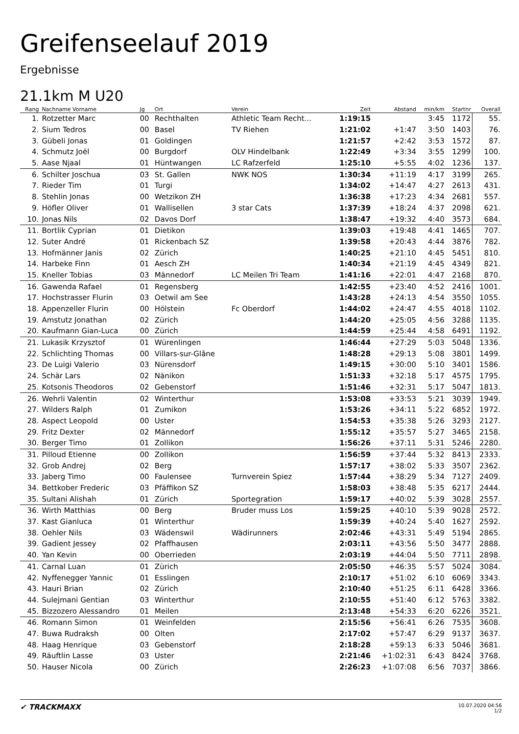Greifenseelauf 2019
Ergebnisse
21.1km M U20
| Rang | Nachname Vorname | Jg | Ort | Verein | Zeit | Abstand | min/km | Startnr | Overall |
| --- | --- | --- | --- | --- | --- | --- | --- | --- | --- |
| 1. | Rotzetter Marc | 00 | Rechthalten | Athletic Team Recht... | 1:19:15 | | 3:45 | 1172 | 55. |
| 2. | Sium Tedros | 00 | Basel | TV Riehen | 1:21:02 | +1:47 | 3:50 | 1403 | 76. |
| 3. | Gübeli Jonas | 01 | Goldingen | | 1:21:57 | +2:42 | 3:53 | 1572 | 87. |
| 4. | Schmutz Joël | 00 | Burgdorf | OLV Hindelbank | 1:22:49 | +3:34 | 3:55 | 1299 | 100. |
| 5. | Aase Njaal | 01 | Hüntwangen | LC Rafzerfeld | 1:25:10 | +5:55 | 4:02 | 1236 | 137. |
| 6. | Schilter Joschua | 03 | St. Gallen | NWK NOS | 1:30:34 | +11:19 | 4:17 | 3199 | 265. |
| 7. | Rieder Tim | 01 | Turgi | | 1:34:02 | +14:47 | 4:27 | 2613 | 431. |
| 8. | Stehlin Jonas | 00 | Wetzikon ZH | | 1:36:38 | +17:23 | 4:34 | 2681 | 557. |
| 9. | Höfler Oliver | 01 | Wallisellen | 3 star Cats | 1:37:39 | +18:24 | 4:37 | 2098 | 621. |
| 10. | Jonas Nils | 02 | Davos Dorf | | 1:38:47 | +19:32 | 4:40 | 3573 | 684. |
| 11. | Bortlik Cyprian | 01 | Dietikon | | 1:39:03 | +19:48 | 4:41 | 1465 | 707. |
| 12. | Suter André | 01 | Rickenbach SZ | | 1:39:58 | +20:43 | 4:44 | 3876 | 782. |
| 13. | Hofmänner Janis | 02 | Zürich | | 1:40:25 | +21:10 | 4:45 | 5451 | 810. |
| 14. | Harbeke Finn | 01 | Aesch ZH | | 1:40:34 | +21:19 | 4:45 | 4349 | 821. |
| 15. | Kneller Tobias | 03 | Männedorf | LC Meilen Tri Team | 1:41:16 | +22:01 | 4:47 | 2168 | 870. |
| 16. | Gawenda Rafael | 01 | Regensberg | | 1:42:55 | +23:40 | 4:52 | 2416 | 1001. |
| 17. | Hochstrasser Flurin | 03 | Oetwil am See | | 1:43:28 | +24:13 | 4:54 | 3550 | 1055. |
| 18. | Appenzeller Flurin | 00 | Hölstein | Fc Oberdorf | 1:44:02 | +24:47 | 4:55 | 4018 | 1102. |
| 19. | Amstutz Jonathan | 02 | Zürich | | 1:44:20 | +25:05 | 4:56 | 3288 | 1135. |
| 20. | Kaufmann Gian-Luca | 00 | Zürich | | 1:44:59 | +25:44 | 4:58 | 6491 | 1192. |
| 21. | Lukasik Krzysztof | 01 | Würenlingen | | 1:46:44 | +27:29 | 5:03 | 5048 | 1336. |
| 22. | Schlichting Thomas | 00 | Villars-sur-Glâne | | 1:48:28 | +29:13 | 5:08 | 3801 | 1499. |
| 23. | De Luigi Valerio | 03 | Nürensdorf | | 1:49:15 | +30:00 | 5:10 | 3401 | 1586. |
| 24. | Schär Lars | 02 | Nänikon | | 1:51:33 | +32:18 | 5:17 | 4575 | 1795. |
| 25. | Kotsonis Theodoros | 02 | Gebenstorf | | 1:51:46 | +32:31 | 5:17 | 5047 | 1813. |
| 26. | Wehrli Valentin | 02 | Winterthur | | 1:53:08 | +33:53 | 5:21 | 3039 | 1949. |
| 27. | Wilders Ralph | 01 | Zumikon | | 1:53:26 | +34:11 | 5:22 | 6852 | 1972. |
| 28. | Aspect Leopold | 00 | Uster | | 1:54:53 | +35:38 | 5:26 | 3293 | 2127. |
| 29. | Fritz Dexter | 02 | Männedorf | | 1:55:12 | +35:57 | 5:27 | 3465 | 2158. |
| 30. | Berger Timo | 01 | Zollikon | | 1:56:26 | +37:11 | 5:31 | 5246 | 2280. |
| 31. | Pilloud Etienne | 00 | Zollikon | | 1:56:59 | +37:44 | 5:32 | 8413 | 2333. |
| 32. | Grob Andrej | 02 | Berg | | 1:57:17 | +38:02 | 5:33 | 3507 | 2362. |
| 33. | Jaberg Timo | 00 | Faulensee | Turnverein Spiez | 1:57:44 | +38:29 | 5:34 | 7127 | 2409. |
| 34. | Bettkober Frederic | 03 | Pfäffikon SZ | | 1:58:03 | +38:48 | 5:35 | 6217 | 2444. |
| 35. | Sultani Alishah | 01 | Zürich | Sportegration | 1:59:17 | +40:02 | 5:39 | 3028 | 2557. |
| 36. | Wirth Matthias | 00 | Berg | Bruder muss Los | 1:59:25 | +40:10 | 5:39 | 9028 | 2572. |
| 37. | Kast Gianluca | 01 | Winterthur | | 1:59:39 | +40:24 | 5:40 | 1627 | 2592. |
| 38. | Oehler Nils | 03 | Wädenswil | Wädirunners | 2:02:46 | +43:31 | 5:49 | 5194 | 2865. |
| 39. | Gadient Jessey | 02 | Pfaffhausen | | 2:03:11 | +43:56 | 5:50 | 3477 | 2888. |
| 40. | Yan Kevin | 00 | Oberrieden | | 2:03:19 | +44:04 | 5:50 | 7711 | 2898. |
| 41. | Carnal Luan | 01 | Zürich | | 2:05:50 | +46:35 | 5:57 | 5024 | 3084. |
| 42. | Nyffenegger Yannic | 01 | Esslingen | | 2:10:17 | +51:02 | 6:10 | 6069 | 3343. |
| 43. | Hauri Brian | 02 | Zürich | | 2:10:40 | +51:25 | 6:11 | 6428 | 3366. |
| 44. | Sulejmani Gentian | 03 | Winterthur | | 2:10:55 | +51:40 | 6:12 | 5763 | 3382. |
| 45. | Bizzozero Alessandro | 01 | Meilen | | 2:13:48 | +54:33 | 6:20 | 6226 | 3521. |
| 46. | Romann Simon | 01 | Weinfelden | | 2:15:56 | +56:41 | 6:26 | 7535 | 3608. |
| 47. | Buwa Rudraksh | 00 | Olten | | 2:17:02 | +57:47 | 6:29 | 9137 | 3637. |
| 48. | Haag Henrique | 03 | Gebenstorf | | 2:18:28 | +59:13 | 6:33 | 5046 | 3681. |
| 49. | Räuftlin Lasse | 03 | Uster | | 2:21:46 | +1:02:31 | 6:43 | 8424 | 3768. |
| 50. | Hauser Nicola | 00 | Zürich | | 2:26:23 | +1:07:08 | 6:56 | 7037 | 3866. |
✔ TRACKMAXX
10.07.2020 04:56
1/2